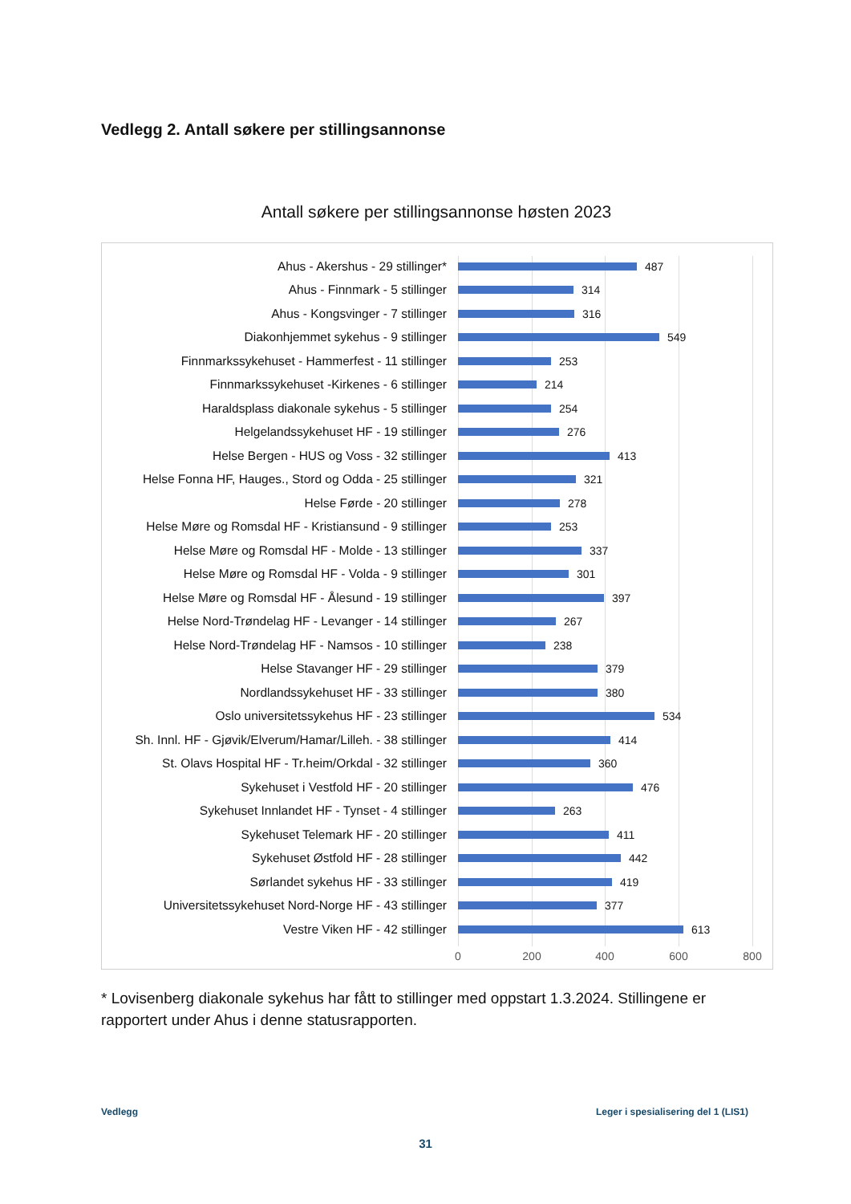Vedlegg 2. Antall søkere per stillingsannonse
Antall søkere per stillingsannonse høsten 2023
Ahus - Akershus - 29 stillinger* 487
Ahus - Finnmark - 5 stillinger 314
Ahus - Kongsvinger - 7 stillinger 316
Diakonhjemmet sykehus - 9 stillinger 549
Finnmarkssykehuset - Hammerfest - 11 stillinger 253
Finnmarkssykehuset -Kirkenes - 6 stillinger 214
Haraldsplass diakonale sykehus - 5 stillinger 254
Helgelandssykehuset HF - 19 stillinger 276
Helse Bergen - HUS og Voss - 32 stillinger 413
Helse Fonna HF, Hauges., Stord og Odda - 25 stillinger 321
Helse Førde - 20 stillinger 278
Helse Møre og Romsdal HF - Kristiansund - 9 stillinger 253
Helse Møre og Romsdal HF - Molde - 13 stillinger 337
Helse Møre og Romsdal HF - Volda - 9 stillinger 301
Helse Møre og Romsdal HF - Ålesund - 19 stillinger 397
Helse Nord-Trøndelag HF - Levanger - 14 stillinger 267
Helse Nord-Trøndelag HF - Namsos - 10 stillinger 238
Helse Stavanger HF - 29 stillinger 379
Nordlandssykehuset HF - 33 stillinger 380
Oslo universitetssykehus HF - 23 stillinger 534
Sh. Innl. HF - Gjøvik/Elverum/Hamar/Lilleh. - 38 stillinger 414
St. Olavs Hospital HF - Tr.heim/Orkdal - 32 stillinger 360
Sykehuset i Vestfold HF - 20 stillinger 476
Sykehuset Innlandet HF - Tynset - 4 stillinger 263
Sykehuset Telemark HF - 20 stillinger 411
Sykehuset Østfold HF - 28 stillinger 442
Sørlandet sykehus HF - 33 stillinger 419
Universitetssykehuset Nord-Norge HF - 43 stillinger 377
Vestre Viken HF - 42 stillinger 613
0 200 400 600 800
* Lovisenberg diakonale sykehus har fått to stillinger med oppstart 1.3.2024. Stillingene er rapportert under Ahus i denne statusrapporten.
Vedlegg
Leger i spesialisering del 1 (LIS1)
31